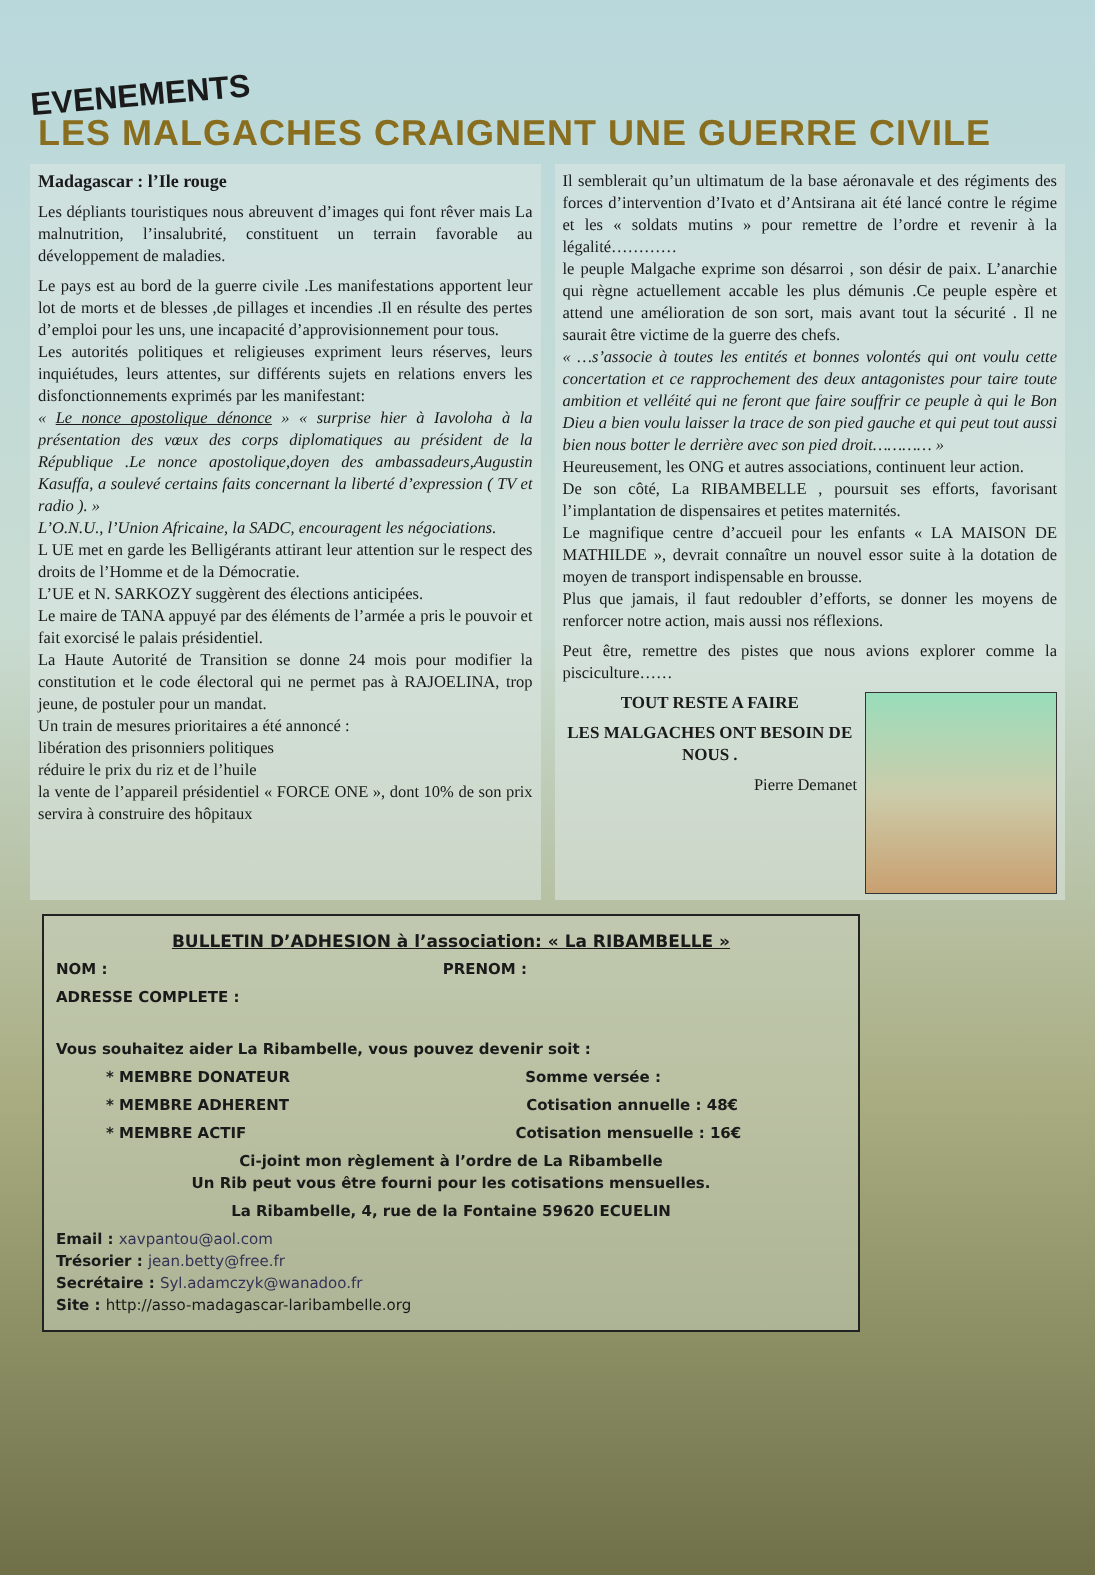EVENEMENTS
LES MALGACHES CRAIGNENT UNE GUERRE CIVILE
Madagascar : l’Ile rouge
Les dépliants touristiques nous abreuvent d’images qui font rêver mais La malnutrition, l’insalubrité, constituent un terrain favorable au développement de maladies.
Le pays est au bord de la guerre civile .Les manifestations apportent leur lot de morts et de blesses ,de pillages et incendies .Il en résulte des pertes d’emploi pour les uns, une incapacité d’approvisionnement pour tous.
Les autorités politiques et religieuses expriment leurs réserves, leurs inquiétudes, leurs attentes, sur différents sujets en relations envers les disfonctionnements exprimés par les manifestant:
« Le nonce apostolique dénonce » « surprise hier à Iavoloha à la présentation des vœux des corps diplomatiques au président de la République .Le nonce apostolique,doyen des ambassadeurs,Augustin Kasuffa, a soulevé certains faits concernant la liberté d’expression ( TV et radio ). »
L’O.N.U., l’Union Africaine, la SADC, encouragent les négociations.
L UE met en garde les Belligérants attirant leur attention sur le respect des droits de l’Homme et de la Démocratie.
L’UE et N. SARKOZY suggèrent des élections anticipées.
Le maire de TANA appuyé par des éléments de l’armée a pris le pouvoir et fait exorcisé le palais présidentiel.
La Haute Autorité de Transition se donne 24 mois pour modifier la constitution et le code électoral qui ne permet pas à RAJOELINA, trop jeune, de postuler pour un mandat.
Un train de mesures prioritaires a été annoncé :
libération des prisonniers politiques
réduire le prix du riz et de l’huile
la vente de l’appareil présidentiel « FORCE ONE », dont 10% de son prix servira à construire des hôpitaux
Il semblerait qu’un ultimatum de la base aéronavale et des régiments des forces d’intervention d’Ivato et d’Antsirana ait été lancé contre le régime et les « soldats mutins » pour remettre de l’ordre et revenir à la légalité…………
le peuple Malgache exprime son désarroi , son désir de paix. L’anarchie qui règne actuellement accable les plus démunis .Ce peuple espère et attend une amélioration de son sort, mais avant tout la sécurité . Il ne saurait être victime de la guerre des chefs.
« …s’associe à toutes les entités et bonnes volontés qui ont voulu cette concertation et ce rapprochement des deux antagonistes pour taire toute ambition et velléité qui ne feront que faire souffrir ce peuple à qui le Bon Dieu a bien voulu laisser la trace de son pied gauche et qui peut tout aussi bien nous botter le derrière avec son pied droit………… »
Heureusement, les ONG et autres associations, continuent leur action.
De son côté, La RIBAMBELLE , poursuit ses efforts, favorisant l’implantation de dispensaires et petites maternités.
Le magnifique centre d’accueil pour les enfants « LA MAISON DE MATHILDE », devrait connaître un nouvel essor suite à la dotation de moyen de transport indispensable en brousse.
Plus que jamais, il faut redoubler d’efforts, se donner les moyens de renforcer notre action, mais aussi nos réflexions.
Peut être, remettre des pistes que nous avions explorer comme la pisciculture……
TOUT RESTE A FAIRE
LES MALGACHES ONT BESOIN DE NOUS .
Pierre Demanet
BULLETIN D’ADHESION à l’association: « La RIBAMBELLE »
NOM : PRENOM :
ADRESSE COMPLETE :
Vous souhaitez aider La Ribambelle, vous pouvez devenir soit :
* MEMBRE DONATEUR Somme versée :
* MEMBRE ADHERENT Cotisation annuelle : 48€
* MEMBRE ACTIF Cotisation mensuelle : 16€
Ci-joint mon règlement à l’ordre de La Ribambelle
Un Rib peut vous être fourni pour les cotisations mensuelles.
La Ribambelle, 4, rue de la Fontaine 59620 ECUELIN
Email : xavpantou@aol.com
Trésorier : jean.betty@free.fr
Secrétaire : Syl.adamczyk@wanadoo.fr
Site : http://asso-madagascar-laribambelle.org